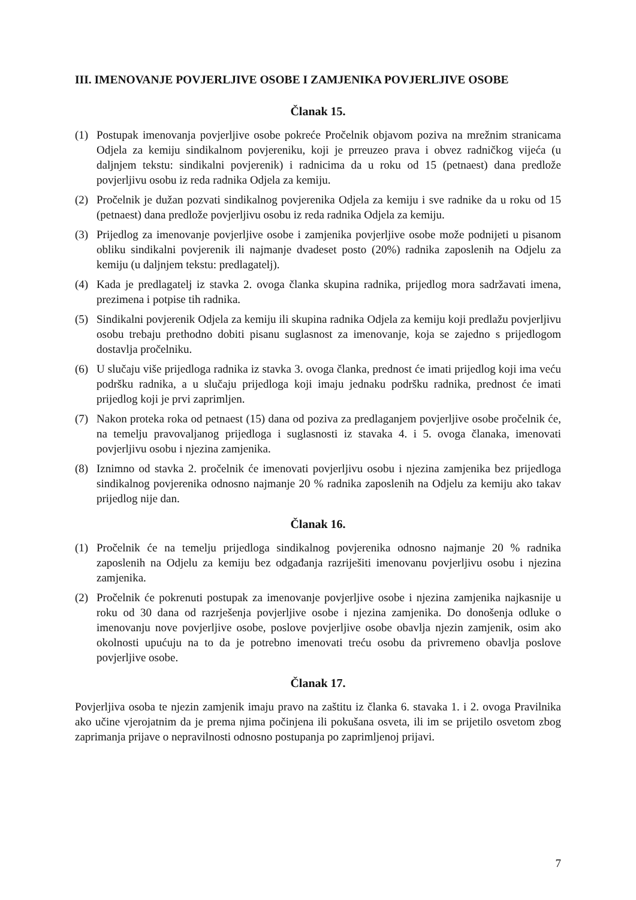III. IMENOVANJE POVJERLJIVE OSOBE I ZAMJENIKA POVJERLJIVE OSOBE
Članak 15.
(1) Postupak imenovanja povjerljive osobe pokreće Pročelnik objavom poziva na mrežnim stranicama Odjela za kemiju sindikalnom povjereniku, koji je prreuzeo prava i obvez radničkog vijeća (u daljnjem tekstu: sindikalni povjerenik) i radnicima da u roku od 15 (petnaest) dana predlože povjerljivu osobu iz reda radnika Odjela za kemiju.
(2) Pročelnik je dužan pozvati sindikalnog povjerenika Odjela za kemiju i sve radnike da u roku od 15 (petnaest) dana predlože povjerljivu osobu iz reda radnika Odjela za kemiju.
(3) Prijedlog za imenovanje povjerljive osobe i zamjenika povjerljive osobe može podnijeti u pisanom obliku sindikalni povjerenik ili najmanje dvadeset posto (20%) radnika zaposlenih na Odjelu za kemiju (u daljnjem tekstu: predlagatelj).
(4) Kada je predlagatelj iz stavka 2. ovoga članka skupina radnika, prijedlog mora sadržavati imena, prezimena i potpise tih radnika.
(5) Sindikalni povjerenik Odjela za kemiju ili skupina radnika Odjela za kemiju koji predlažu povjerljivu osobu trebaju prethodno dobiti pisanu suglasnost za imenovanje, koja se zajedno s prijedlogom dostavlja pročelniku.
(6) U slučaju više prijedloga radnika iz stavka 3. ovoga članka, prednost će imati prijedlog koji ima veću podršku radnika, a u slučaju prijedloga koji imaju jednaku podršku radnika, prednost će imati prijedlog koji je prvi zaprimljen.
(7) Nakon proteka roka od petnaest (15) dana od poziva za predlaganjem povjerljive osobe pročelnik će, na temelju pravovaljanog prijedloga i suglasnosti iz stavaka 4. i 5. ovoga članaka, imenovati povjerljivu osobu i njezina zamjenika.
(8) Iznimno od stavka 2. pročelnik će imenovati povjerljivu osobu i njezina zamjenika bez prijedloga sindikalnog povjerenika odnosno najmanje 20 % radnika zaposlenih na Odjelu za kemiju ako takav prijedlog nije dan.
Članak 16.
(1) Pročelnik će na temelju prijedloga sindikalnog povjerenika odnosno najmanje 20 % radnika zaposlenih na Odjelu za kemiju bez odgađanja razriješiti imenovanu povjerljivu osobu i njezina zamjenika.
(2) Pročelnik će pokrenuti postupak za imenovanje povjerljive osobe i njezina zamjenika najkasnije u roku od 30 dana od razrješenja povjerljive osobe i njezina zamjenika. Do donošenja odluke o imenovanju nove povjerljive osobe, poslove povjerljive osobe obavlja njezin zamjenik, osim ako okolnosti upućuju na to da je potrebno imenovati treću osobu da privremeno obavlja poslove povjerljive osobe.
Članak 17.
Povjerljiva osoba te njezin zamjenik imaju pravo na zaštitu iz članka 6. stavaka 1. i 2. ovoga Pravilnika ako učine vjerojatnim da je prema njima počinjena ili pokušana osveta, ili im se prijetilo osvetom zbog zaprimanja prijave o nepravilnosti odnosno postupanja po zaprimljenoj prijavi.
7